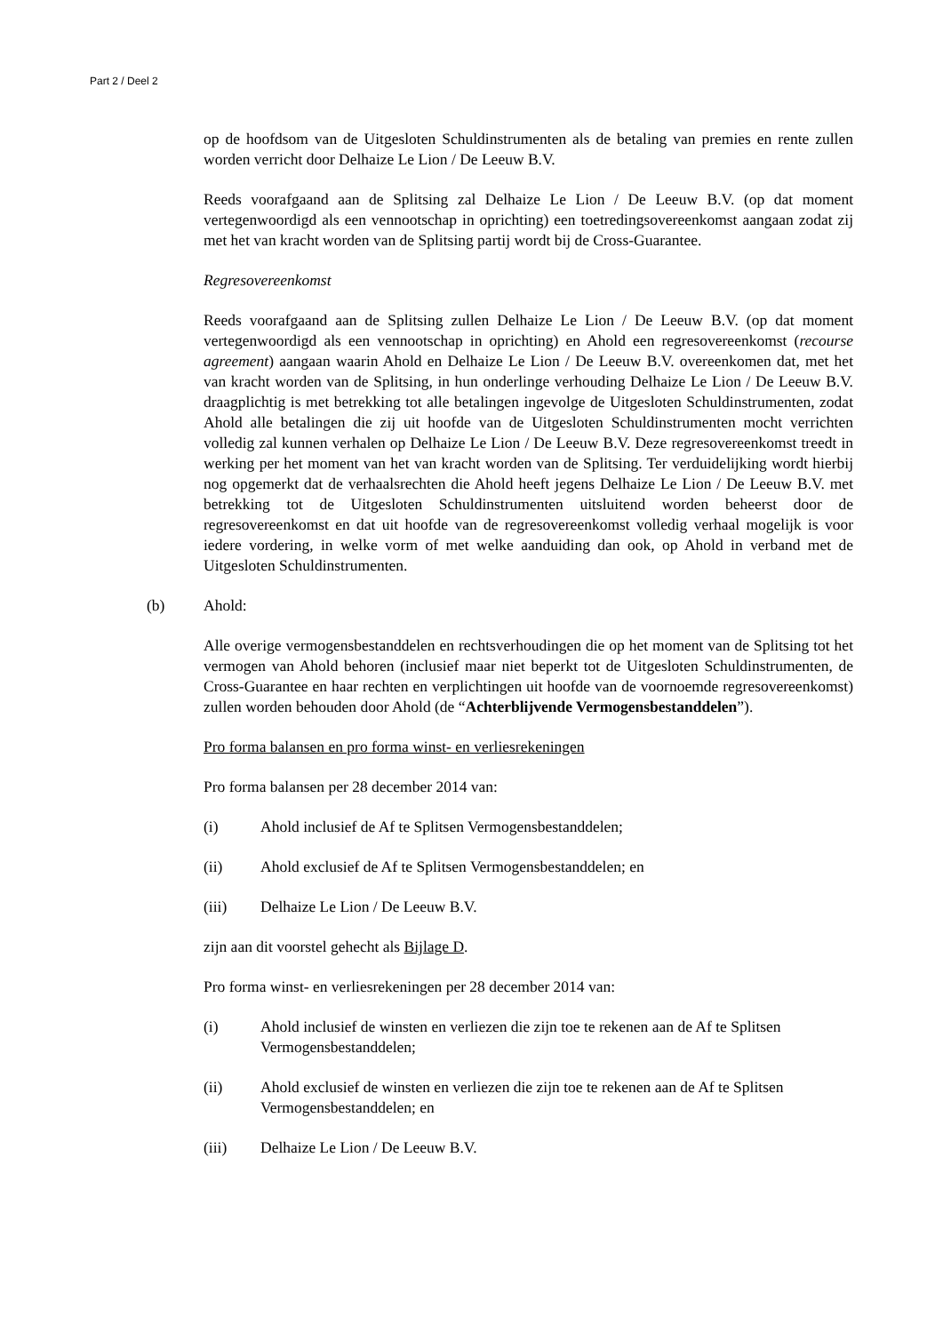Part 2 / Deel 2
op de hoofdsom van de Uitgesloten Schuldinstrumenten als de betaling van premies en rente zullen worden verricht door Delhaize Le Lion / De Leeuw B.V.
Reeds voorafgaand aan de Splitsing zal Delhaize Le Lion / De Leeuw B.V. (op dat moment vertegenwoordigd als een vennootschap in oprichting) een toetredingsovereenkomst aangaan zodat zij met het van kracht worden van de Splitsing partij wordt bij de Cross-Guarantee.
Regresovereenkomst
Reeds voorafgaand aan de Splitsing zullen Delhaize Le Lion / De Leeuw B.V. (op dat moment vertegenwoordigd als een vennootschap in oprichting) en Ahold een regresovereenkomst (recourse agreement) aangaan waarin Ahold en Delhaize Le Lion / De Leeuw B.V. overeenkomen dat, met het van kracht worden van de Splitsing, in hun onderlinge verhouding Delhaize Le Lion / De Leeuw B.V. draagplichtig is met betrekking tot alle betalingen ingevolge de Uitgesloten Schuldinstrumenten, zodat Ahold alle betalingen die zij uit hoofde van de Uitgesloten Schuldinstrumenten mocht verrichten volledig zal kunnen verhalen op Delhaize Le Lion / De Leeuw B.V. Deze regresovereenkomst treedt in werking per het moment van het van kracht worden van de Splitsing. Ter verduidelijking wordt hierbij nog opgemerkt dat de verhaalsrechten die Ahold heeft jegens Delhaize Le Lion / De Leeuw B.V. met betrekking tot de Uitgesloten Schuldinstrumenten uitsluitend worden beheerst door de regresovereenkomst en dat uit hoofde van de regresovereenkomst volledig verhaal mogelijk is voor iedere vordering, in welke vorm of met welke aanduiding dan ook, op Ahold in verband met de Uitgesloten Schuldinstrumenten.
(b) Ahold:
Alle overige vermogensbestanddelen en rechtsverhoudingen die op het moment van de Splitsing tot het vermogen van Ahold behoren (inclusief maar niet beperkt tot de Uitgesloten Schuldinstrumenten, de Cross-Guarantee en haar rechten en verplichtingen uit hoofde van de voornoemde regresovereenkomst) zullen worden behouden door Ahold (de “Achterblijvende Vermogensbestanddelen”).
Pro forma balansen en pro forma winst- en verliesrekeningen
Pro forma balansen per 28 december 2014 van:
(i) Ahold inclusief de Af te Splitsen Vermogensbestanddelen;
(ii) Ahold exclusief de Af te Splitsen Vermogensbestanddelen; en
(iii) Delhaize Le Lion / De Leeuw B.V.
zijn aan dit voorstel gehecht als Bijlage D.
Pro forma winst- en verliesrekeningen per 28 december 2014 van:
(i) Ahold inclusief de winsten en verliezen die zijn toe te rekenen aan de Af te Splitsen Vermogensbestanddelen;
(ii) Ahold exclusief de winsten en verliezen die zijn toe te rekenen aan de Af te Splitsen Vermogensbestanddelen; en
(iii) Delhaize Le Lion / De Leeuw B.V.